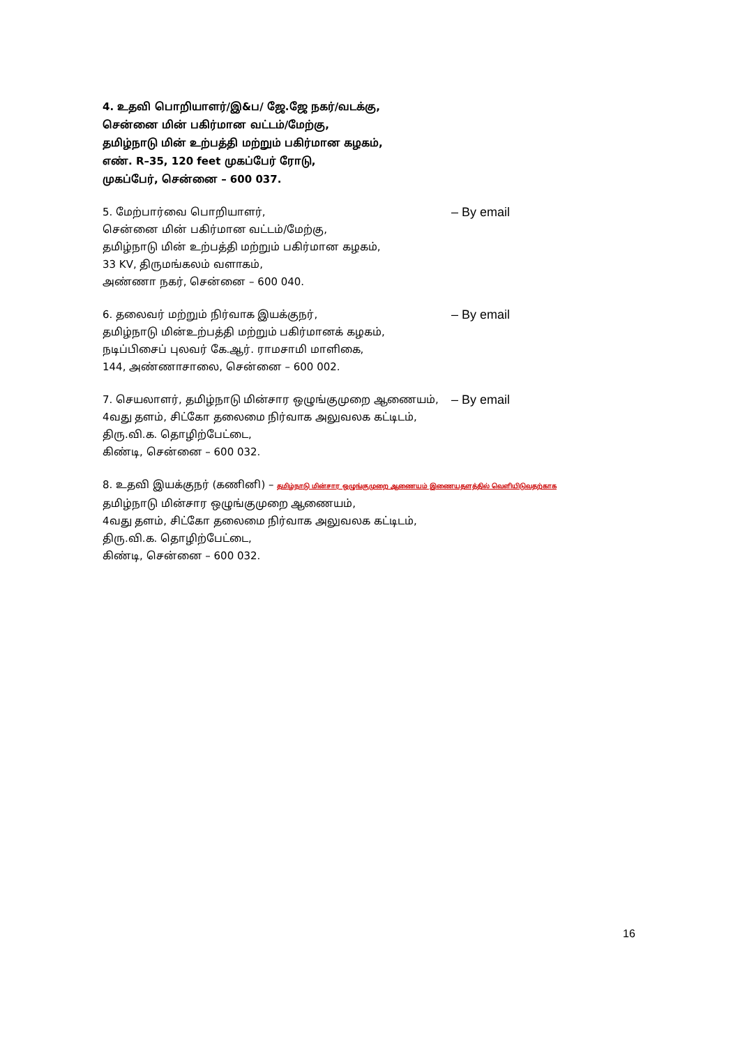4. உதவி பொறியாளர்/இ&ப/ ஜே.ஜே நகர்/வடக்கு,
சென்னை மின் பகிர்மான வட்டம்/மேற்கு,
தமிழ்நாடு மின் உற்பத்தி மற்றும் பகிர்மான கழகம்,
எண். R–35, 120 feet முகப்பேர் ரோடு,
முகப்பேர், சென்னை – 600 037.
5. மேற்பார்வை பொறியாளர்,
– By email
சென்னை மின் பகிர்மான வட்டம்/மேற்கு,
தமிழ்நாடு மின் உற்பத்தி மற்றும் பகிர்மான கழகம்,
33 KV, திருமங்கலம் வளாகம்,
அண்ணா நகர், சென்னை – 600 040.
6. தலைவர் மற்றும் நிர்வாக இயக்குநர்,
– By email
தமிழ்நாடு மின்உற்பத்தி மற்றும் பகிர்மானக் கழகம்,
நடிப்பிசைப் புலவர் கே.ஆர். ராமசாமி மாளிகை,
144, அண்ணாசாலை, சென்னை – 600 002.
7. செயலாளர், தமிழ்நாடு மின்சார ஒழுங்குமுறை ஆணையம்,
– By email
4வது தளம், சிட்கோ தலைமை நிர்வாக அலுவலக கட்டிடம்,
திரு.வி.க. தொழிற்பேட்டை,
கிண்டி, சென்னை – 600 032.
8. உதவி இயக்குநர் (கணினி) – தமிழ்நாடு மின்சார ஒழுங்குமுறை ஆணையம் இணையதளத்தில் வெளியிடுவதற்காக
தமிழ்நாடு மின்சார ஒழுங்குமுறை ஆணையம்,
4வது தளம், சிட்கோ தலைமை நிர்வாக அலுவலக கட்டிடம்,
திரு.வி.க. தொழிற்பேட்டை,
கிண்டி, சென்னை – 600 032.
16